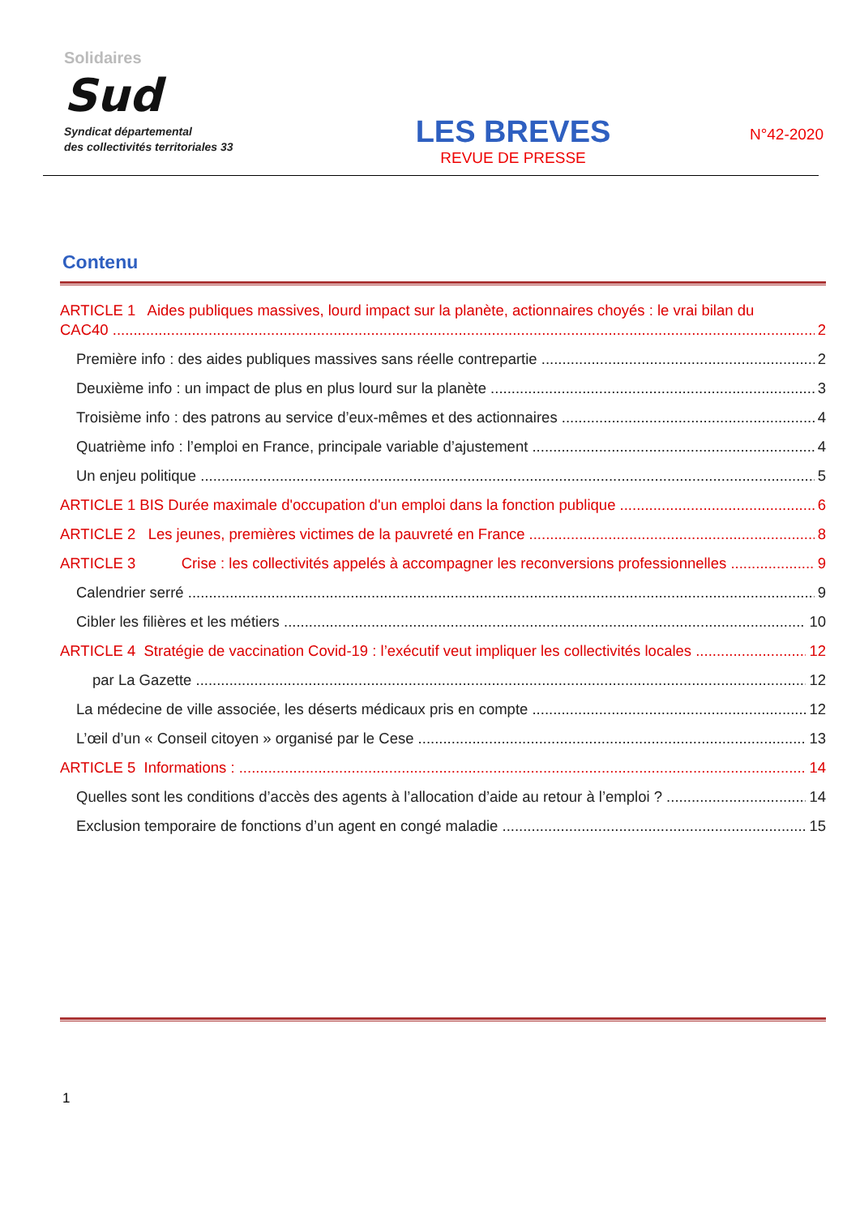Solidaires
Sud
Syndicat départemental
des collectivités territoriales 33
LES BREVES
REVUE DE PRESSE
N°42-2020
Contenu
ARTICLE 1 Aides publiques massives, lourd impact sur la planète, actionnaires choyés : le vrai bilan du
CAC40 2
Première info : des aides publiques massives sans réelle contrepartie 2
Deuxième info : un impact de plus en plus lourd sur la planète 3
Troisième info : des patrons au service d’eux-mêmes et des actionnaires 4
Quatrième info : l’emploi en France, principale variable d’ajustement 4
Un enjeu politique 5
ARTICLE 1 BIS Durée maximale d'occupation d'un emploi dans la fonction publique 6
ARTICLE 2 Les jeunes, premières victimes de la pauvreté en France 8
ARTICLE 3 Crise : les collectivités appelés à accompagner les reconversions professionnelles 9
Calendrier serré 9
Cibler les filières et les métiers 10
ARTICLE 4 Stratégie de vaccination Covid-19 : l’exécutif veut impliquer les collectivités locales 12
par La Gazette 12
La médecine de ville associée, les déserts médicaux pris en compte 12
L’œil d’un « Conseil citoyen » organisé par le Cese 13
ARTICLE 5 Informations : 14
Quelles sont les conditions d’accès des agents à l’allocation d’aide au retour à l’emploi ? 14
Exclusion temporaire de fonctions d’un agent en congé maladie 15
1